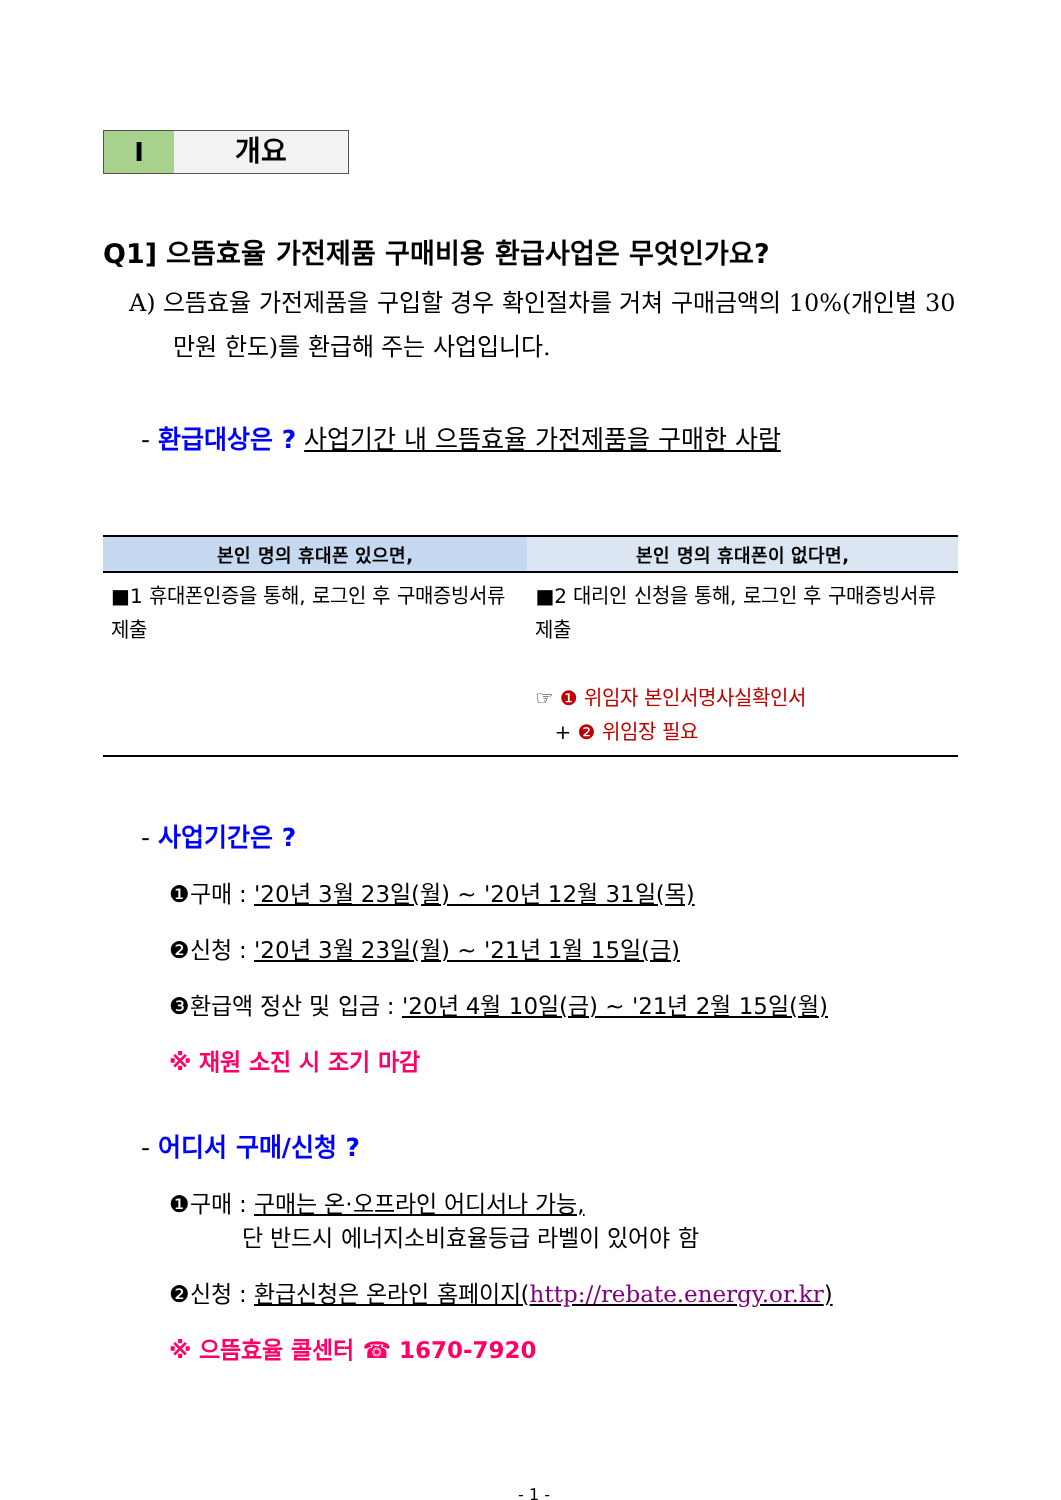Ⅰ 개요
Q1] 으뜸효율 가전제품 구매비용 환급사업은 무엇인가요?
A) 으뜸효율 가전제품을 구입할 경우 확인절차를 거쳐 구매금액의 10%(개인별 30만원 한도)를 환급해 주는 사업입니다.
- 환급대상은 ? 사업기간 내 으뜸효율 가전제품을 구매한 사람
| 본인 명의 휴대폰 있으면, | 본인 명의 휴대폰이 없다면, |
| --- | --- |
| ■1 휴대폰인증을 통해, 로그인 후 구매증빙서류 제출 | ■2 대리인 신청을 통해, 로그인 후 구매증빙서류 제출 ☞ ❶ 위임자 본인서명사실확인서 + ❷ 위임장 필요 |
- 사업기간은 ?
❶구매 : '20년 3월 23일(월) ~ '20년 12월 31일(목)
❷신청 : '20년 3월 23일(월) ~ '21년 1월 15일(금)
❸환급액 정산 및 입금 : '20년 4월 10일(금) ~ '21년 2월 15일(월)
※ 재원 소진 시 조기 마감
- 어디서 구매/신청 ?
❶구매 : 구매는 온·오프라인 어디서나 가능,
단 반드시 에너지소비효율등급 라벨이 있어야 함
❷신청 : 환급신청은 온라인 홈페이지(http://rebate.energy.or.kr)
※ 으뜸효율 콜센터 ☎ 1670-7920
- 1 -